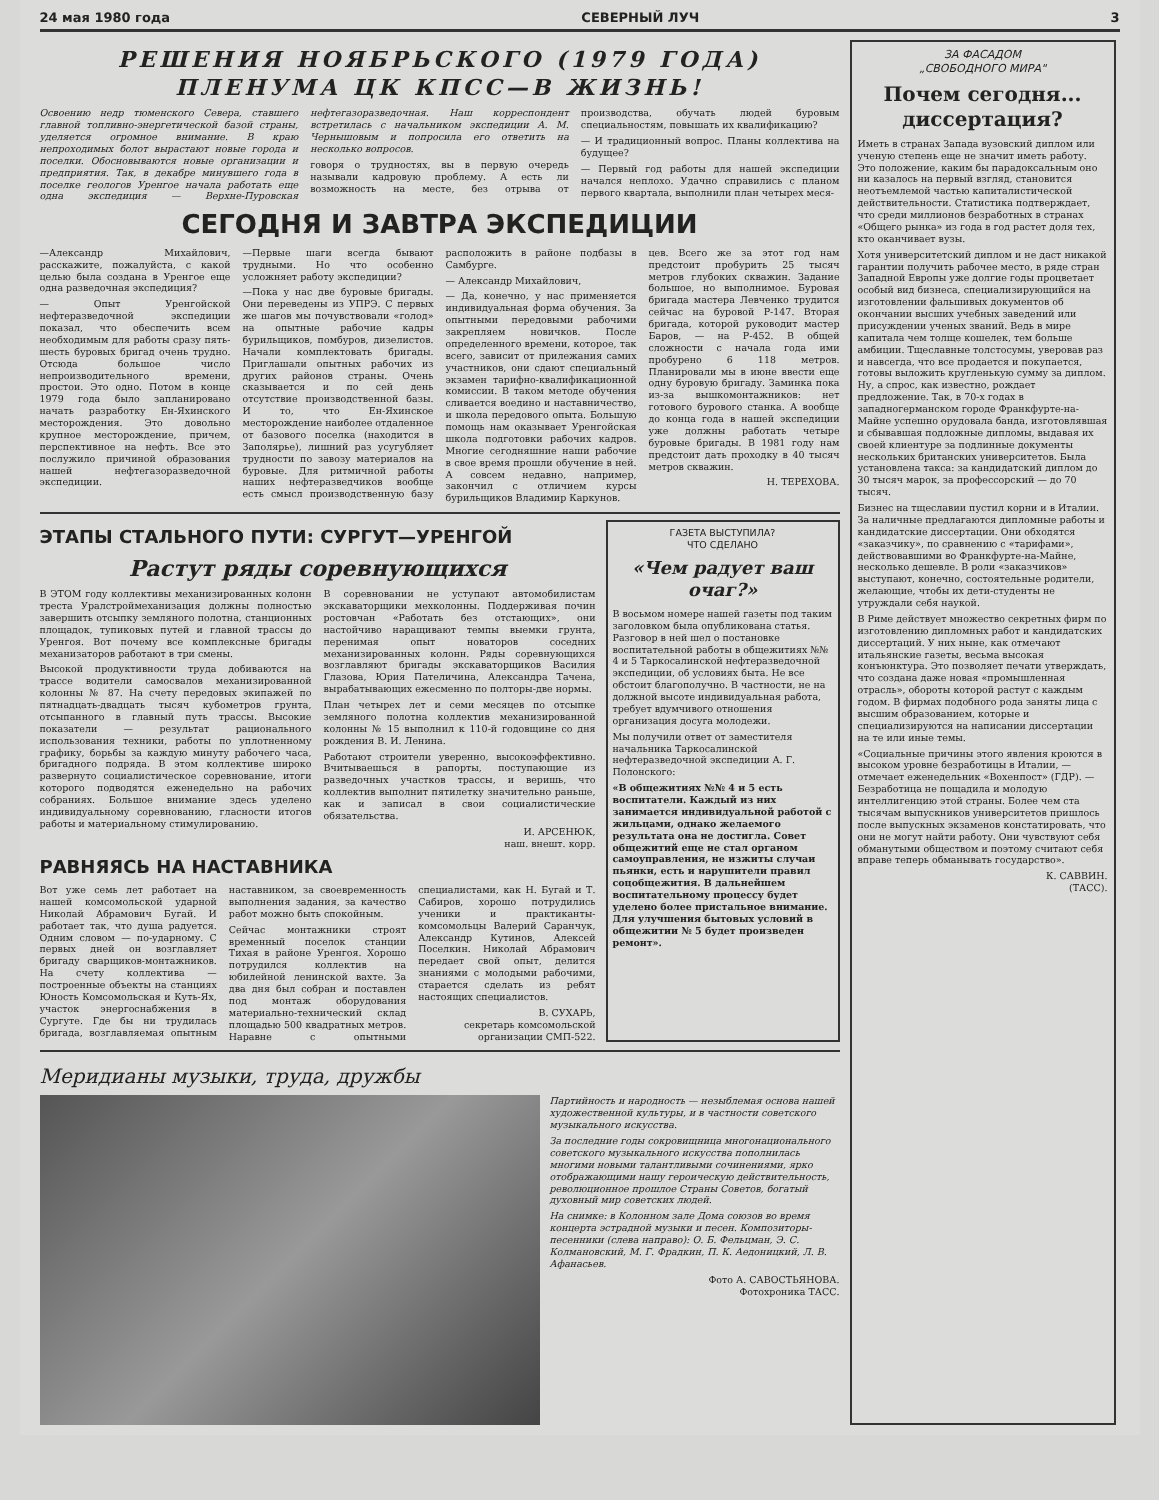24 мая 1980 года СЕВЕРНЫЙ ЛУЧ 3
РЕШЕНИЯ НОЯБРЬСКОГО (1979 ГОДА)
ПЛЕНУМА ЦК КПСС—В ЖИЗНЬ!
Освоению недр тюменского Севера, ставшего главной топливно-энергетической базой страны, уделяется огромное внимание. В краю непроходимых болот вырастают новые города и поселки. Обосновываются новые организации и предприятия. Так, в декабре минувшего года в поселке геологов Уренгое начала работать еще одна экспедиция — Верхне-Пуровская нефтегазоразведочная. Наш корреспондент встретилась с начальником экспедиции А. М. Чернышовым и попросила его ответить на несколько вопросов.
говоря о трудностях, вы в первую очередь называли кадровую проблему. А есть ли возможность на месте, без отрыва от производства, обучать людей буровым специальностям, повышать их квалификацию?
— И традиционный вопрос. Планы коллектива на будущее?
— Первый год работы для нашей экспедиции начался неплохо. Удачно справились с планом первого квартала, выполнили план четырех меся-
СЕГОДНЯ И ЗАВТРА ЭКСПЕДИЦИИ
—Александр Михайлович, расскажите, пожалуйста, с какой целью была создана в Уренгое еще одна разведочная экспедиция?
— Опыт Уренгойской нефтеразведочной экспедиции показал, что обеспечить всем необходимым для работы сразу пять-шесть буровых бригад очень трудно. Отсюда большое число непроизводительного времени, простои. Это одно. Потом в конце 1979 года было запланировано начать разработку Ен-Яхинского месторождения. Это довольно крупное месторождение, причем, перспективное на нефть. Все это послужило причиной образования нашей нефтегазоразведочной экспедиции.
—Первые шаги всегда бывают трудными. Но что особенно усложняет работу экспедиции?
—Пока у нас две буровые бригады. Они переведены из УПРЭ. С первых же шагов мы почувствовали «голод» на опытные рабочие кадры бурильщиков, помбуров, дизелистов. Начали комплектовать бригады. Приглашали опытных рабочих из других районов страны. Очень сказывается и по сей день отсутствие производственной базы. И то, что Ен-Яхинское месторождение наиболее отдаленное от базового поселка (находится в Заполярье), лишний раз усугубляет трудности по завозу материалов на буровые. Для ритмичной работы наших нефтеразведчиков вообще есть смысл производственную базу расположить в районе подбазы в Самбурге.
— Александр Михайлович,
— Да, конечно, у нас применяется индивидуальная форма обучения. За опытными передовыми рабочими закрепляем новичков. После определенного времени, которое, так всего, зависит от прилежания самих участников, они сдают специальный экзамен тарифно-квалификационной комиссии. В таком методе обучения сливается воедино и наставничество, и школа передового опыта. Большую помощь нам оказывает Уренгойская школа подготовки рабочих кадров. Многие сегодняшние наши рабочие в свое время прошли обучение в ней. А совсем недавно, например, закончил с отличием курсы бурильщиков Владимир Каркунов.
цев. Всего же за этот год нам предстоит пробурить 25 тысяч метров глубоких скважин. Задание большое, но выполнимое. Буровая бригада мастера Левченко трудится сейчас на буровой Р-147. Вторая бригада, которой руководит мастер Баров, — на Р-452. В общей сложности с начала года ими пробурено 6 118 метров. Планировали мы в июне ввести еще одну буровую бригаду. Заминка пока из-за вышкомонтажников: нет готового бурового станка. А вообще до конца года в нашей экспедиции уже должны работать четыре буровые бригады. В 1981 году нам предстоит дать проходку в 40 тысяч метров скважин.
Н. ТЕРЕХОВА.
ЭТАПЫ СТАЛЬНОГО ПУТИ: СУРГУТ—УРЕНГОЙ
Растут ряды соревнующихся
В ЭТОМ году коллективы механизированных колонн треста Уралстроймеханизация должны полностью завершить отсыпку земляного полотна, станционных площадок, тупиковых путей и главной трассы до Уренгоя. Вот почему все комплексные бригады механизаторов работают в три смены.
Высокой продуктивности труда добиваются на трассе водители самосвалов механизированной колонны № 87. На счету передовых экипажей по пятнадцать-двадцать тысяч кубометров грунта, отсыпанного в главный путь трассы. Высокие показатели — результат рационального использования техники, работы по уплотненному графику, борьбы за каждую минуту рабочего часа, бригадного подряда. В этом коллективе широко развернуто социалистическое соревнование, итоги которого подводятся еженедельно на рабочих собраниях. Большое внимание здесь уделено индивидуальному соревнованию, гласности итогов работы и материальному стимулированию.
В соревновании не уступают автомобилистам экскаваторщики мехколонны. Поддерживая почин ростовчан «Работать без отстающих», они настойчиво наращивают темпы выемки грунта, перенимая опыт новаторов соседних механизированных колонн. Ряды соревнующихся возглавляют бригады экскаваторщиков Василия Глазова, Юрия Пателичина, Александра Тачена, вырабатывающих ежесменно по полторы-две нормы.
План четырех лет и семи месяцев по отсыпке земляного полотна коллектив механизированной колонны № 15 выполнил к 110-й годовщине со дня рождения В. И. Ленина.
Работают строители уверенно, высокоэффективно. Вчитываешься в рапорты, поступающие из разведочных участков трассы, и веришь, что коллектив выполнит пятилетку значительно раньше, как и записал в свои социалистические обязательства.
И. АРСЕНЮК,
наш. внешт. корр.
РАВНЯЯСЬ НА НАСТАВНИКА
Вот уже семь лет работает на нашей комсомольской ударной Николай Абрамович Бугай. И работает так, что душа радуется. Одним словом — по-ударному. С первых дней он возглавляет бригаду сварщиков-монтажников. На счету коллектива — построенные объекты на станциях Юность Комсомольская и Куть-Ях, участок энергоснабжения в Сургуте. Где бы ни трудилась бригада, возглавляемая опытным наставником, за своевременность выполнения задания, за качество работ можно быть спокойным.
Сейчас монтажники строят временный поселок станции Тихая в районе Уренгоя. Хорошо потрудился коллектив на юбилейной ленинской вахте. За два дня был собран и поставлен под монтаж оборудования материально-технический склад площадью 500 квадратных метров. Наравне с опытными специалистами, как Н. Бугай и Т. Сабиров, хорошо потрудились ученики и практиканты-комсомольцы Валерий Саранчук, Александр Кутинов, Алексей Поселкин. Николай Абрамович передает свой опыт, делится знаниями с молодыми рабочими, старается сделать из ребят настоящих специалистов.
В. СУХАРЬ,
секретарь комсомольской организации СМП-522.
ГАЗЕТА ВЫСТУПИЛА?
ЧТО СДЕЛАНО
«Чем радует ваш очаг?»
В восьмом номере нашей газеты под таким заголовком была опубликована статья. Разговор в ней шел о постановке воспитательной работы в общежитиях №№ 4 и 5 Таркосалинской нефтеразведочной экспедиции, об условиях быта. Не все обстоит благополучно. В частности, не на должной высоте индивидуальная работа, требует вдумчивого отношения организация досуга молодежи.
Мы получили ответ от заместителя начальника Таркосалинской нефтеразведочной экспедиции А. Г. Полонского:
«В общежитиях №№ 4 и 5 есть воспитатели. Каждый из них занимается индивидуальной работой с жильцами, однако желаемого результата она не достигла. Совет общежитий еще не стал органом самоуправления, не изжиты случаи пьянки, есть и нарушители правил соцобщежития. В дальнейшем воспитательному процессу будет уделено более пристальное внимание. Для улучшения бытовых условий в общежитии № 5 будет произведен ремонт».
Меридианы музыки, труда, дружбы
Партийность и народность — незыблемая основа нашей художественной культуры, и в частности советского музыкального искусства.
За последние годы сокровищница многонационального советского музыкального искусства пополнилась многими новыми талантливыми сочинениями, ярко отображающими нашу героическую действительность, революционное прошлое Страны Советов, богатый духовный мир советских людей.
На снимке: в Колонном зале Дома союзов во время концерта эстрадной музыки и песен. Композиторы-песенники (слева направо): О. Б. Фельцман, Э. С. Колмановский, М. Г. Фрадкин, П. К. Аедоницкий, Л. В. Афанасьев.
Фото А. САВОСТЬЯНОВА.
Фотохроника ТАСС.
ЗА ФАСАДОМ
„СВОБОДНОГО МИРА"
Почем сегодня... диссертация?
Иметь в странах Запада вузовский диплом или ученую степень еще не значит иметь работу. Это положение, каким бы парадоксальным оно ни казалось на первый взгляд, становится неотъемлемой частью капиталистической действительности. Статистика подтверждает, что среди миллионов безработных в странах «Общего рынка» из года в год растет доля тех, кто оканчивает вузы.
Хотя университетский диплом и не даст никакой гарантии получить рабочее место, в ряде стран Западной Европы уже долгие годы процветает особый вид бизнеса, специализирующийся на изготовлении фальшивых документов об окончании высших учебных заведений или присуждении ученых званий. Ведь в мире капитала чем толще кошелек, тем больше амбиции. Тщеславные толстосумы, уверовав раз и навсегда, что все продается и покупается, готовы выложить кругленькую сумму за диплом. Ну, а спрос, как известно, рождает предложение. Так, в 70-х годах в западногерманском городе Франкфурте-на-Майне успешно орудовала банда, изготовлявшая и сбывавшая подложные дипломы, выдавая их своей клиентуре за подлинные документы нескольких британских университетов. Была установлена такса: за кандидатский диплом до 30 тысяч марок, за профессорский — до 70 тысяч.
Бизнес на тщеславии пустил корни и в Италии. За наличные предлагаются дипломные работы и кандидатские диссертации. Они обходятся «заказчику», по сравнению с «тарифами», действовавшими во Франкфурте-на-Майне, несколько дешевле. В роли «заказчиков» выступают, конечно, состоятельные родители, желающие, чтобы их дети-студенты не утруждали себя наукой.
В Риме действует множество секретных фирм по изготовлению дипломных работ и кандидатских диссертаций. У них ныне, как отмечают итальянские газеты, весьма высокая конъюнктура. Это позволяет печати утверждать, что создана даже новая «промышленная отрасль», обороты которой растут с каждым годом. В фирмах подобного рода заняты лица с высшим образованием, которые и специализируются на написании диссертации на те или иные темы.
«Социальные причины этого явления кроются в высоком уровне безработицы в Италии, — отмечает еженедельник «Вохенпост» (ГДР). — Безработица не пощадила и молодую интеллигенцию этой страны. Более чем ста тысячам выпускников университетов пришлось после выпускных экзаменов констатировать, что они не могут найти работу. Они чувствуют себя обманутыми обществом и поэтому считают себя вправе теперь обманывать государство».
К. САВВИН.
(ТАСС).